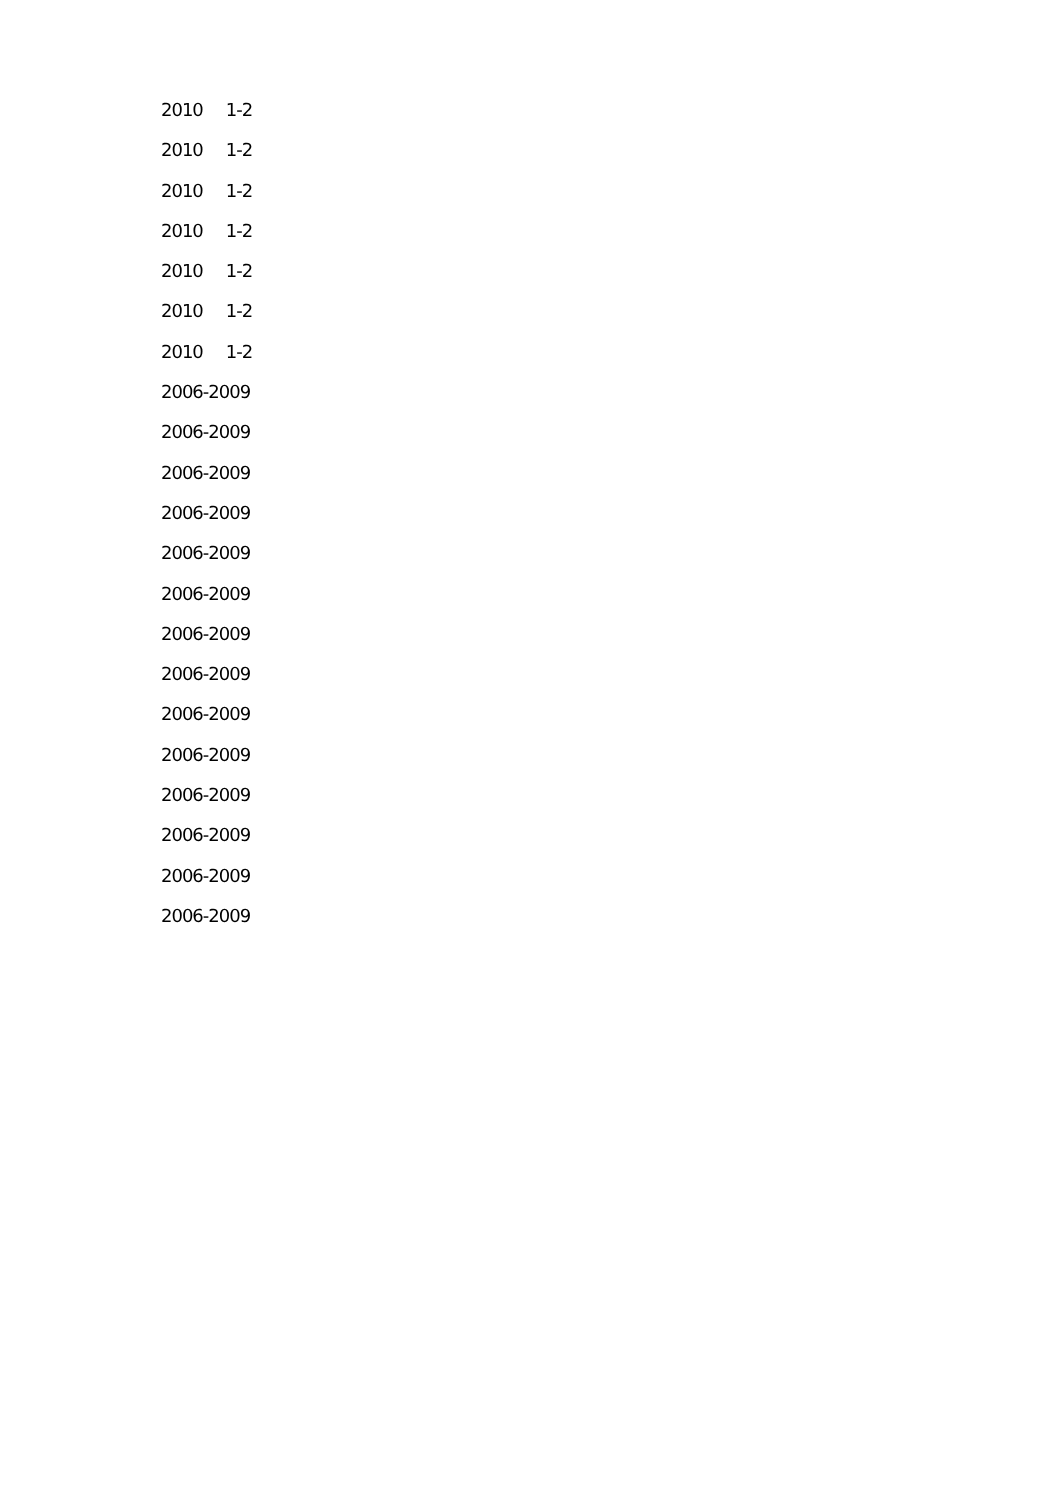2010 1-2
2010 1-2
2010 1-2
2010 1-2
2010 1-2
2010 1-2
2010 1-2
2006-2009
2006-2009
2006-2009
2006-2009
2006-2009
2006-2009
2006-2009
2006-2009
2006-2009
2006-2009
2006-2009
2006-2009
2006-2009
2006-2009